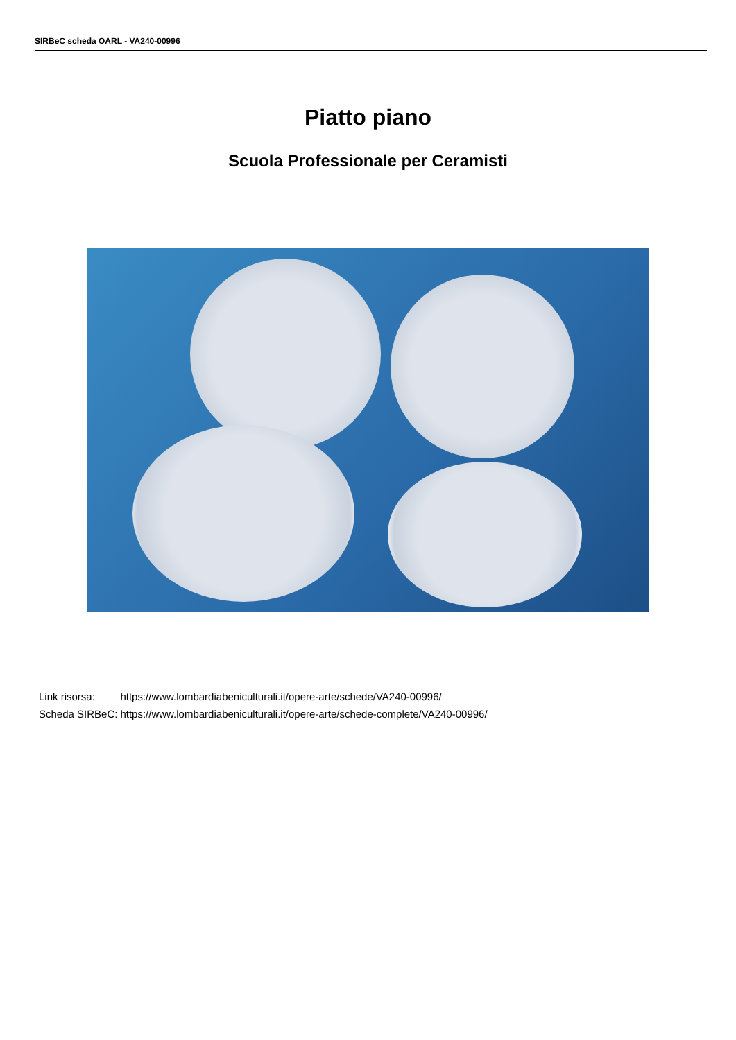SIRBeC scheda OARL - VA240-00996
Piatto piano
Scuola Professionale per Ceramisti
| Link risorsa: | https://www.lombardiabeniculturali.it/opere-arte/schede/VA240-00996/ |
| Scheda SIRBeC: | https://www.lombardiabeniculturali.it/opere-arte/schede-complete/VA240-00996/ |